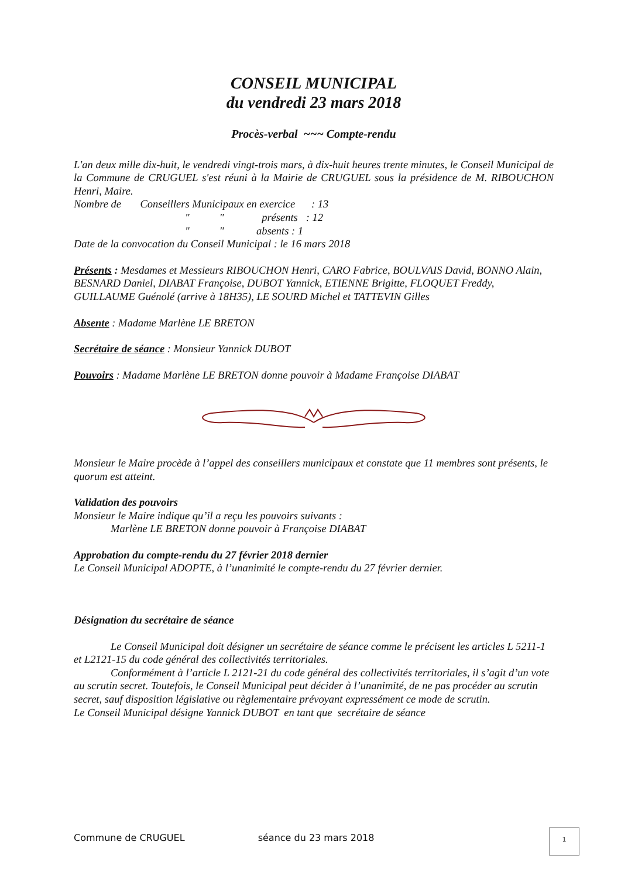CONSEIL MUNICIPAL
du vendredi 23 mars 2018
Procès-verbal ~~~ Compte-rendu
L'an deux mille dix-huit, le vendredi vingt-trois mars, à dix-huit heures trente minutes, le Conseil Municipal de la Commune de CRUGUEL s'est réuni à la Mairie de CRUGUEL sous la présidence de M. RIBOUCHON Henri, Maire.
Nombre de Conseillers Municipaux en exercice : 13
" " présents : 12
" " absents : 1
Date de la convocation du Conseil Municipal : le 16 mars 2018
Présents : Mesdames et Messieurs RIBOUCHON Henri, CARO Fabrice, BOULVAIS David, BONNO Alain, BESNARD Daniel, DIABAT Françoise, DUBOT Yannick, ETIENNE Brigitte, FLOQUET Freddy, GUILLAUME Guénolé (arrive à 18H35), LE SOURD Michel et TATTEVIN Gilles
Absente : Madame Marlène LE BRETON
Secrétaire de séance : Monsieur Yannick DUBOT
Pouvoirs : Madame Marlène LE BRETON donne pouvoir à Madame Françoise DIABAT
Monsieur le Maire procède à l’appel des conseillers municipaux et constate que 11 membres sont présents, le quorum est atteint.
Validation des pouvoirs
Monsieur le Maire indique qu’il a reçu les pouvoirs suivants :
Marlène LE BRETON donne pouvoir à Françoise DIABAT
Approbation du compte-rendu du 27 février 2018 dernier
Le Conseil Municipal ADOPTE, à l’unanimité le compte-rendu du 27 février dernier.
Désignation du secrétaire de séance
Le Conseil Municipal doit désigner un secrétaire de séance comme le précisent les articles L 5211-1 et L2121-15 du code général des collectivités territoriales.
Conformément à l’article L 2121-21 du code général des collectivités territoriales, il s’agit d’un vote au scrutin secret. Toutefois, le Conseil Municipal peut décider à l’unanimité, de ne pas procéder au scrutin secret, sauf disposition législative ou règlementaire prévoyant expressément ce mode de scrutin.
Le Conseil Municipal désigne Yannick DUBOT en tant que secrétaire de séance
Commune de CRUGUEL séance du 23 mars 2018
1